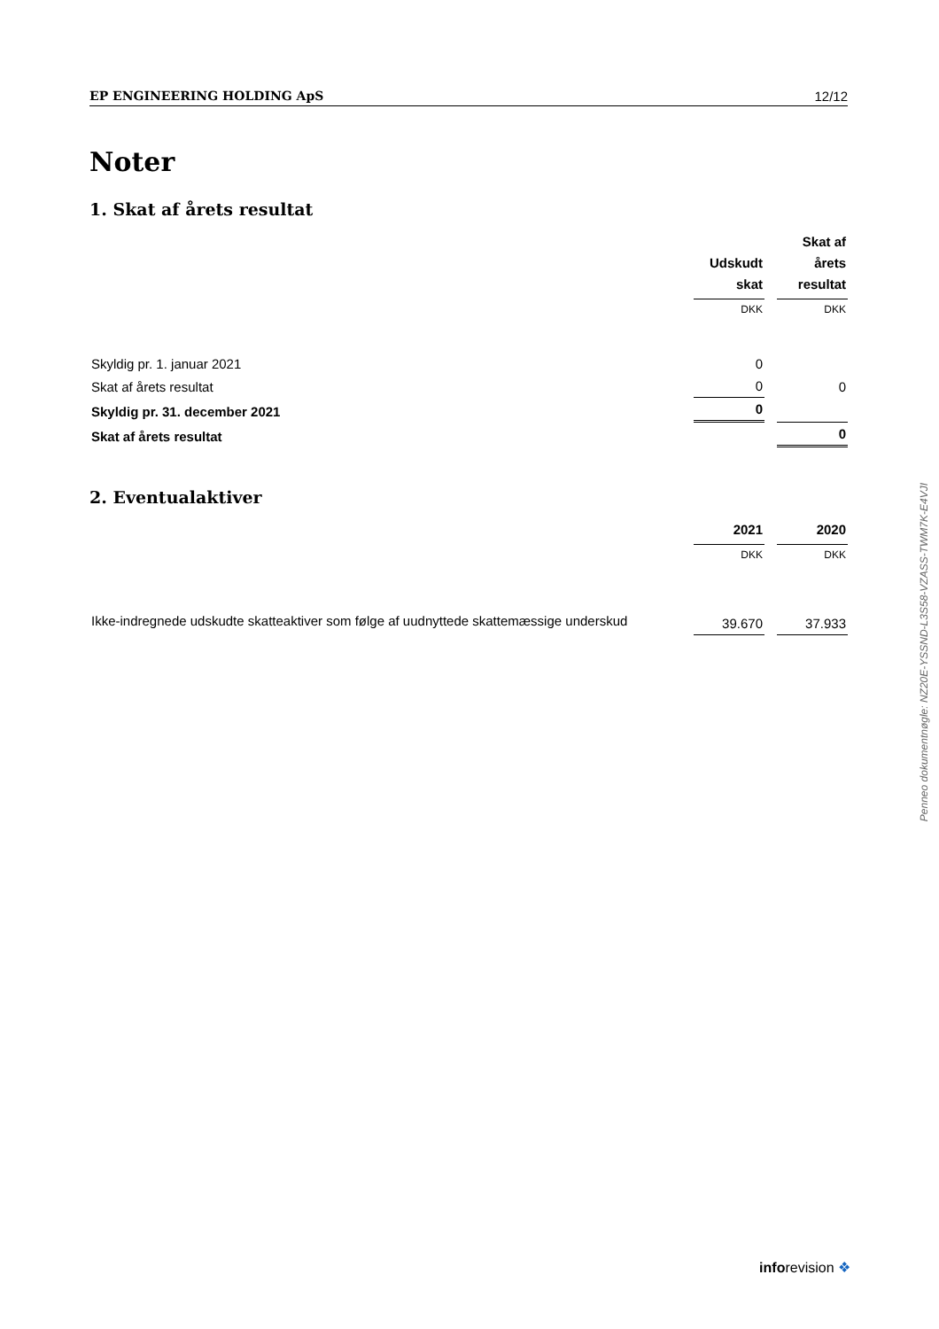EP ENGINEERING HOLDING ApS 12/12
Noter
1. Skat af årets resultat
| | Udskudt skat | Skat af årets resultat |
| | DKK | DKK |
| Skyldig pr. 1. januar 2021 | 0 | |
| Skat af årets resultat | 0 | 0 |
| Skyldig pr. 31. december 2021 | 0 | |
| Skat af årets resultat | | 0 |
2. Eventualaktiver
| | 2021 | 2020 |
| | DKK | DKK |
| Ikke-indregnede udskudte skatteaktiver som følge af uudnyttede skattemæssige underskud | 39.670 | 37.933 |
Penneo dokumentnøgle: NZ20E-YSSND-L3S58-VZASS-TWM7K-E4VJI
inforevision ❖